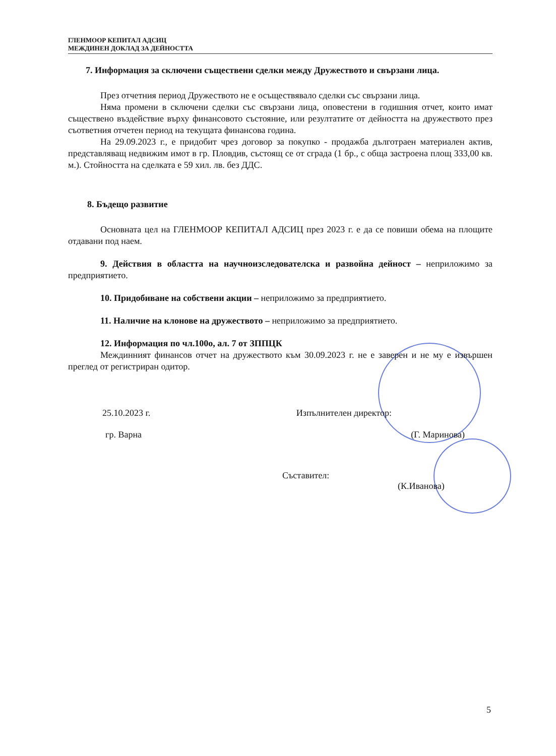ГЛЕНМООР КЕПИТАЛ АДСИЦ
МЕЖДИНЕН ДОКЛАД ЗА ДЕЙНОСТТА
7. Информация за сключени съществени сделки между Дружеството и свързани лица.
През отчетния период Дружеството не е осъществявало сделки със свързани лица.
Няма промени в сключени сделки със свързани лица, оповестени в годишния отчет, които имат съществено въздействие върху финансовото състояние, или резултатите от дейността на дружеството през съответния отчетен период на текущата финансова година.
На 29.09.2023 г., е придобит чрез договор за покупко - продажба дълготраен материален актив, представляващ недвижим имот в гр. Пловдив, състоящ се от сграда (1 бр., с обща застроена площ 333,00 кв. м.). Стойността на сделката е 59 хил. лв. без ДДС.
8. Бъдещо развитие
Основната цел на ГЛЕНМООР КЕПИТАЛ АДСИЦ през 2023 г. е да се повиши обема на площите отдавани под наем.
9. Действия в областта на научноизследователска и развойна дейност – неприложимо за предприятието.
10. Придобиване на собствени акции – неприложимо за предприятието.
11. Наличие на клонове на дружеството – неприложимо за предприятието.
12. Информация по чл.100о, ал. 7 от ЗППЦК
Междинният финансов отчет на дружеството към 30.09.2023 г. не е заверен и не му е извършен преглед от регистриран одитор.
25.10.2023 г. Изпълнителен директор:
гр. Варна (Г. Маринова)
Съставител:
(К.Иванова)
5